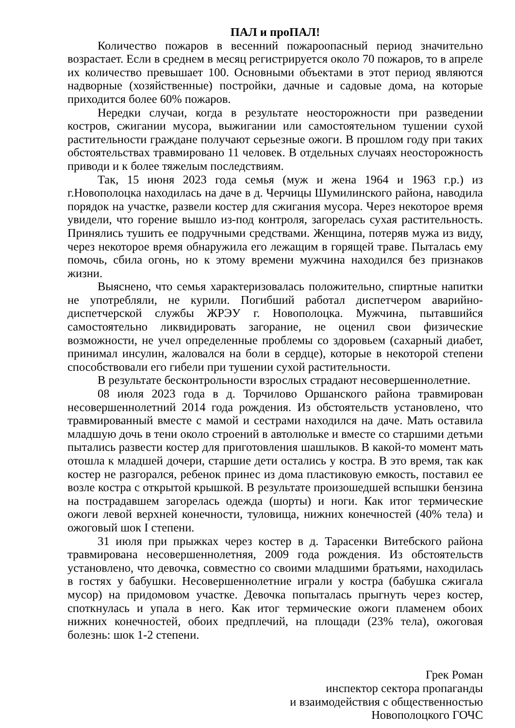ПАЛ и проПАЛ!
Количество пожаров в весенний пожароопасный период значительно возрастает. Если в среднем в месяц регистрируется около 70 пожаров, то в апреле их количество превышает 100. Основными объектами в этот период являются надворные (хозяйственные) постройки, дачные и садовые дома, на которые приходится более 60% пожаров.
Нередки случаи, когда в результате неосторожности при разведении костров, сжигании мусора, выжигании или самостоятельном тушении сухой растительности граждане получают серьезные ожоги. В прошлом году при таких обстоятельствах травмировано 11 человек. В отдельных случаях неосторожность приводи и к более тяжелым последствиям.
Так, 15 июня 2023 года семья (муж и жена 1964 и 1963 г.р.) из г.Новополоцка находилась на даче в д. Черчицы Шумилинского района, наводила порядок на участке, развели костер для сжигания мусора. Через некоторое время увидели, что горение вышло из-под контроля, загорелась сухая растительность. Принялись тушить ее подручными средствами. Женщина, потеряв мужа из виду, через некоторое время обнаружила его лежащим в горящей траве. Пыталась ему помочь, сбила огонь, но к этому времени мужчина находился без признаков жизни.
Выяснено, что семья характеризовалась положительно, спиртные напитки не употребляли, не курили. Погибший работал диспетчером аварийно-диспетчерской службы ЖРЭУ г. Новополоцка. Мужчина, пытавшийся самостоятельно ликвидировать загорание, не оценил свои физические возможности, не учел определенные проблемы со здоровьем (сахарный диабет, принимал инсулин, жаловался на боли в сердце), которые в некоторой степени способствовали его гибели при тушении сухой растительности.
В результате бесконтрольности взрослых страдают несовершеннолетние.
08 июля 2023 года в д. Торчилово Оршанского района травмирован несовершеннолетний 2014 года рождения. Из обстоятельств установлено, что травмированный вместе с мамой и сестрами находился на даче. Мать оставила младшую дочь в тени около строений в автолюльке и вместе со старшими детьми пытались развести костер для приготовления шашлыков. В какой-то момент мать отошла к младшей дочери, старшие дети остались у костра. В это время, так как костер не разгорался, ребенок принес из дома пластиковую емкость, поставил ее возле костра с открытой крышкой. В результате произошедшей вспышки бензина на пострадавшем загорелась одежда (шорты) и ноги. Как итог термические ожоги левой верхней конечности, туловища, нижних конечностей (40% тела) и ожоговый шок I степени.
31 июля при прыжках через костер в д. Тарасенки Витебского района травмирована несовершеннолетняя, 2009 года рождения. Из обстоятельств установлено, что девочка, совместно со своими младшими братьями, находилась в гостях у бабушки. Несовершеннолетние играли у костра (бабушка сжигала мусор) на придомовом участке. Девочка попыталась прыгнуть через костер, споткнулась и упала в него. Как итог термические ожоги пламенем обоих нижних конечностей, обоих предплечий, на площади (23% тела), ожоговая болезнь: шок 1-2 степени.
Грек Роман
инспектор сектора пропаганды
и взаимодействия с общественностью
Новополоцкого ГОЧС